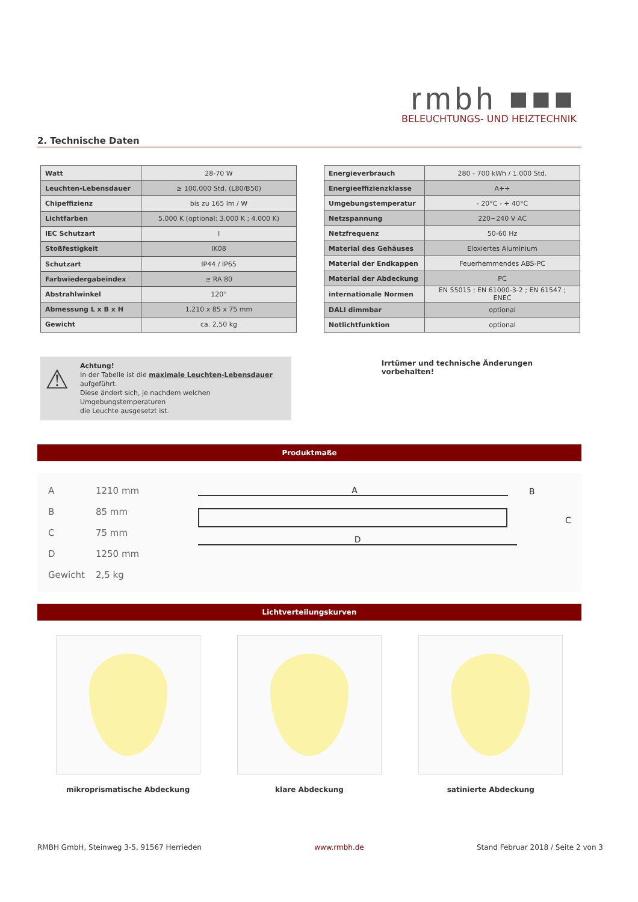rmbh ■■■
BELEUCHTUNGS- UND HEIZTECHNIK
2. Technische Daten
| Watt | 28-70 W |
| Leuchten-Lebensdauer | ≥ 100.000 Std. (L80/B50) |
| Chipeffizienz | bis zu 165 lm / W |
| Lichtfarben | 5.000 K (optional: 3.000 K ; 4.000 K) |
| IEC Schutzart | I |
| Stoßfestigkeit | IK08 |
| Schutzart | IP44 / IP65 |
| Farbwiedergabeindex | ≥ RA 80 |
| Abstrahlwinkel | 120° |
| Abmessung L x B x H | 1.210 x 85 x 75 mm |
| Gewicht | ca. 2,50 kg |
| Energieverbrauch | 280 - 700 kWh / 1.000 Std. |
| Energieeffizienzklasse | A++ |
| Umgebungstemperatur | - 20°C - + 40°C |
| Netzspannung | 220~240 V AC |
| Netzfrequenz | 50-60 Hz |
| Material des Gehäuses | Eloxiertes Aluminium |
| Material der Endkappen | Feuerhemmendes ABS-PC |
| Material der Abdeckung | PC |
| internationale Normen | EN 55015 ; EN 61000-3-2 ; EN 61547 ; ENEC |
| DALI dimmbar | optional |
| Notlichtfunktion | optional |
⚠
Achtung!
In der Tabelle ist die maximale Leuchten-Lebensdauer aufgeführt.
Diese ändert sich, je nachdem welchen Umgebungstemperaturen
die Leuchte ausgesetzt ist.
Irrtümer und technische Änderungen vorbehalten!
Produktmaße
| A | 1210 mm |
| B | 85 mm |
| C | 75 mm |
| D | 1250 mm |
| Gewicht | 2,5 kg |
A
D
B
C
Lichtverteilungskurven
mikroprismatische Abdeckung klare Abdeckung satinierte Abdeckung
RMBH GmbH, Steinweg 3-5, 91567 Herrieden www.rmbh.de Stand Februar 2018 / Seite 2 von 3